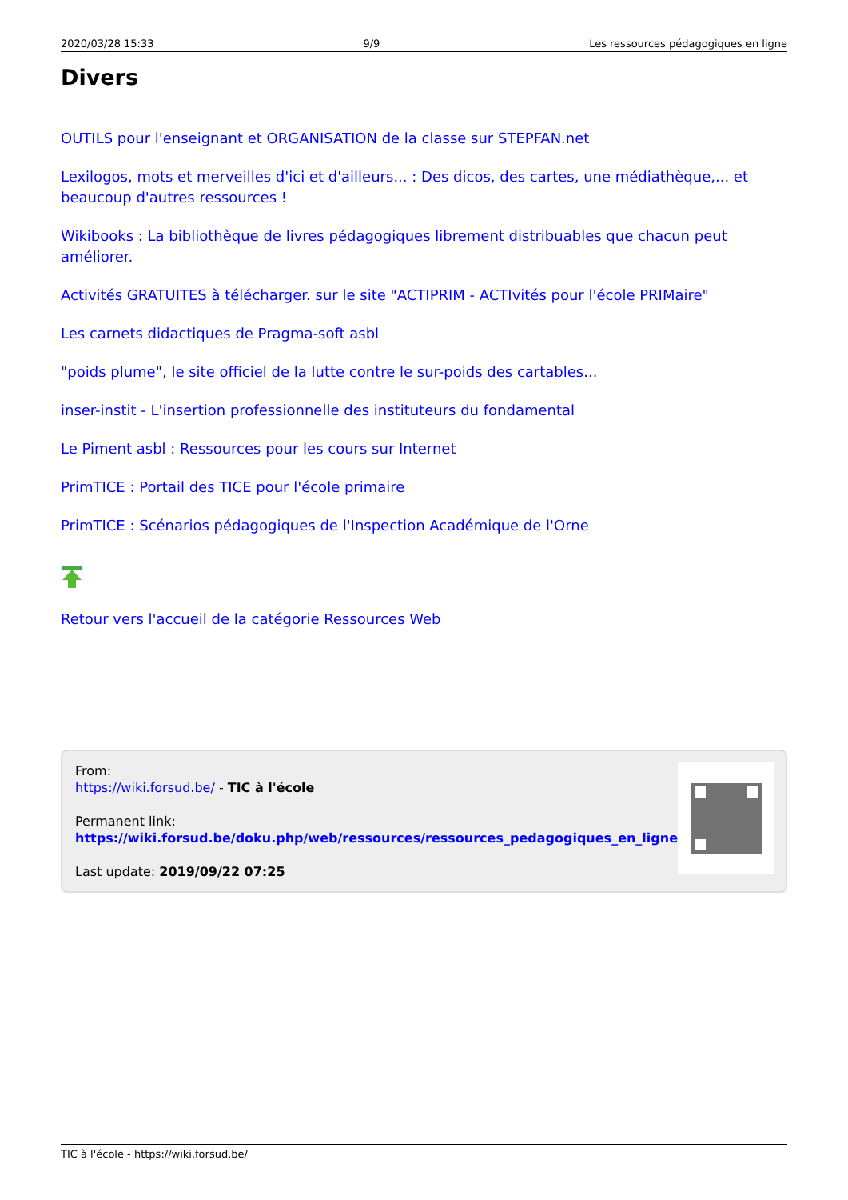2020/03/28 15:33 9/9 Les ressources pédagogiques en ligne
Divers
OUTILS pour l'enseignant et ORGANISATION de la classe sur STEPFAN.net
Lexilogos, mots et merveilles d'ici et d'ailleurs... : Des dicos, des cartes, une médiathèque,... et beaucoup d'autres ressources !
Wikibooks : La bibliothèque de livres pédagogiques librement distribuables que chacun peut améliorer.
Activités GRATUITES à télécharger. sur le site "ACTIPRIM - ACTIvités pour l'école PRIMaire"
Les carnets didactiques de Pragma-soft asbl
"poids plume", le site officiel de la lutte contre le sur-poids des cartables...
inser-instit - L'insertion professionnelle des instituteurs du fondamental
Le Piment asbl : Ressources pour les cours sur Internet
PrimTICE : Portail des TICE pour l'école primaire
PrimTICE : Scénarios pédagogiques de l'Inspection Académique de l'Orne
Retour vers l'accueil de la catégorie Ressources Web
From:
https://wiki.forsud.be/ - TIC à l'école
Permanent link:
https://wiki.forsud.be/doku.php/web/ressources/ressources_pedagogiques_en_ligne
Last update: 2019/09/22 07:25
TIC à l'école - https://wiki.forsud.be/